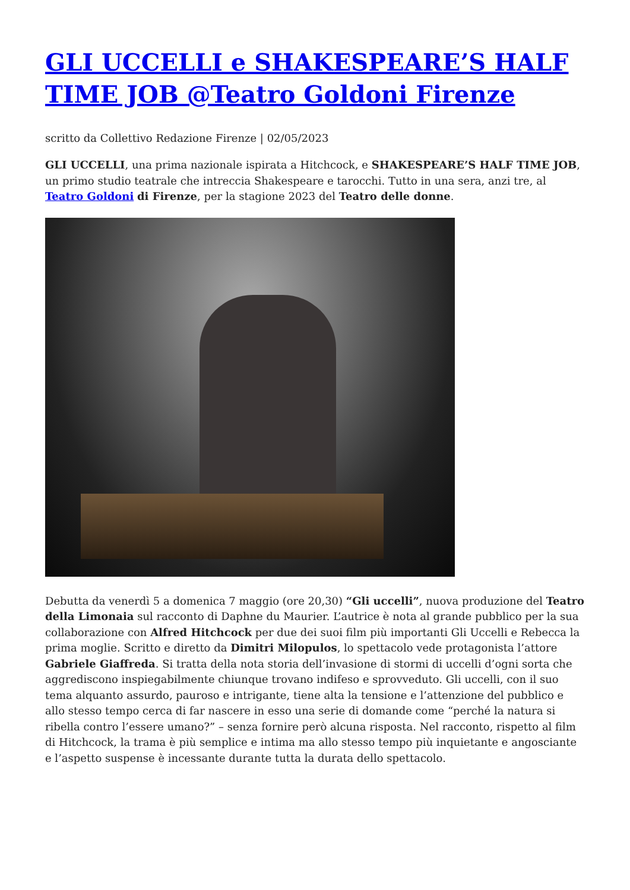GLI UCCELLI e SHAKESPEARE’S HALF TIME JOB @Teatro Goldoni Firenze
scritto da Collettivo Redazione Firenze | 02/05/2023
GLI UCCELLI, una prima nazionale ispirata a Hitchcock, e SHAKESPEARE’S HALF TIME JOB, un primo studio teatrale che intreccia Shakespeare e tarocchi. Tutto in una sera, anzi tre, al Teatro Goldoni di Firenze, per la stagione 2023 del Teatro delle donne.
Debutta da venerdì 5 a domenica 7 maggio (ore 20,30) “Gli uccelli”, nuova produzione del Teatro della Limonaia sul racconto di Daphne du Maurier. L’autrice è nota al grande pubblico per la sua collaborazione con Alfred Hitchcock per due dei suoi film più importanti Gli Uccelli e Rebecca la prima moglie. Scritto e diretto da Dimitri Milopulos, lo spettacolo vede protagonista l’attore Gabriele Giaffreda. Si tratta della nota storia dell’invasione di stormi di uccelli d’ogni sorta che aggrediscono inspiegabilmente chiunque trovano indifeso e sprovveduto. Gli uccelli, con il suo tema alquanto assurdo, pauroso e intrigante, tiene alta la tensione e l’attenzione del pubblico e allo stesso tempo cerca di far nascere in esso una serie di domande come “perché la natura si ribella contro l’essere umano?” – senza fornire però alcuna risposta. Nel racconto, rispetto al film di Hitchcock, la trama è più semplice e intima ma allo stesso tempo più inquietante e angosciante e l’aspetto suspense è incessante durante tutta la durata dello spettacolo.